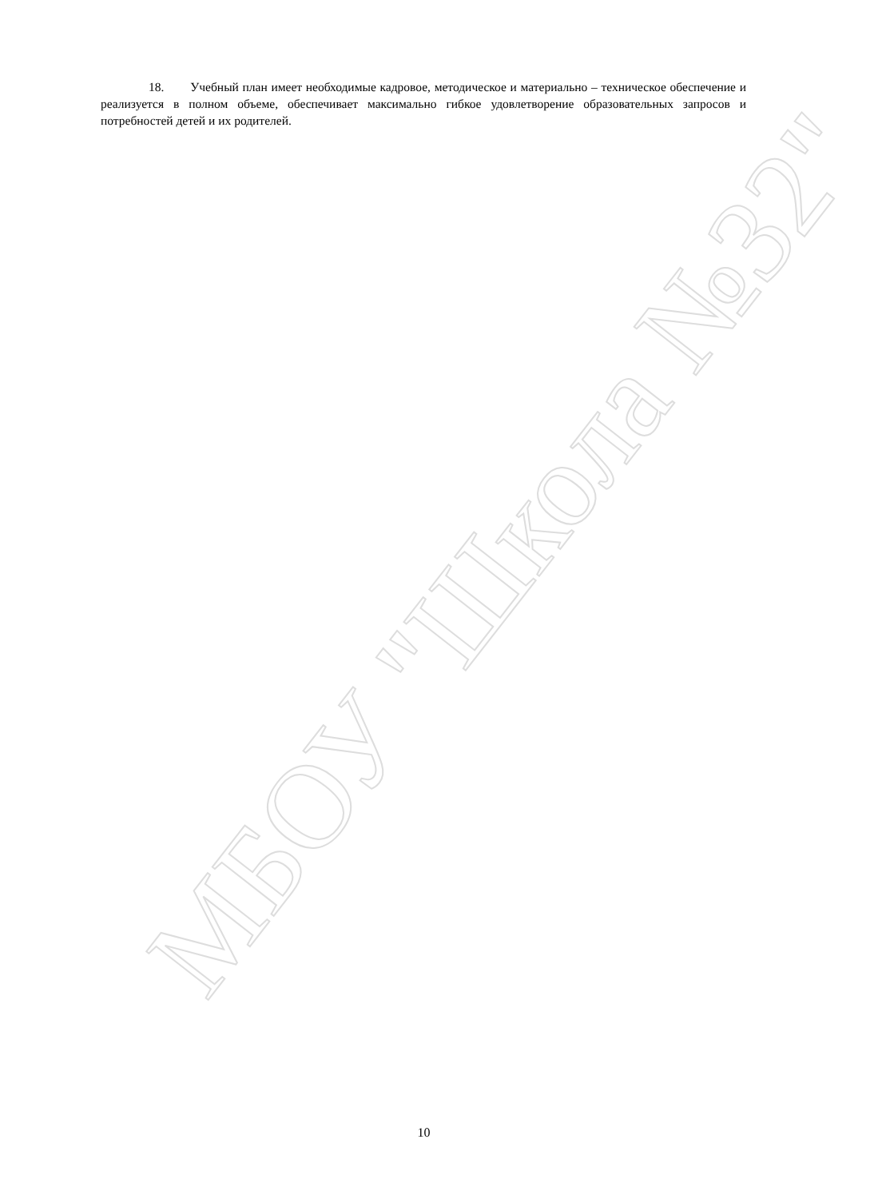МБОУ "Школа №32"
18. Учебный план имеет необходимые кадровое, методическое и материально – техническое обеспечение и реализуется в полном объеме, обеспечивает максимально гибкое удовлетворение образовательных запросов и потребностей детей и их родителей.
10